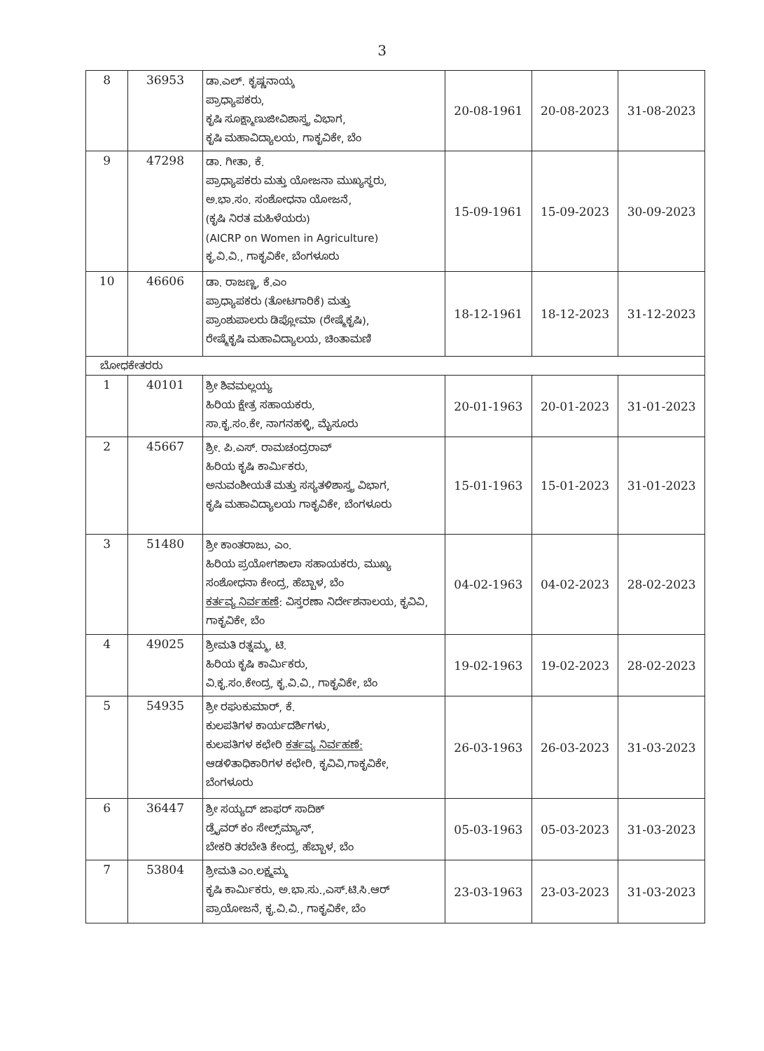3
| 8 | 36953 | ಡಾ.ಎಲ್. ಕೃಷ್ಣನಾಯ್ಕ ಪ್ರಾಧ್ಯಾಪಕರು, ಕೃಷಿ ಸೂಕ್ಷ್ಮಾಣುಜೀವಿಶಾಸ್ತ್ರ ವಿಭಾಗ, ಕೃಷಿ ಮಹಾವಿದ್ಯಾಲಯ, ಗಾಕೃವಿಕೇ, ಬೆಂ | 20-08-1961 | 20-08-2023 | 31-08-2023 |
| 9 | 47298 | ಡಾ. ಗೀತಾ, ಕೆ. ಪ್ರಾಧ್ಯಾಪಕರು ಮತ್ತು ಯೋಜನಾ ಮುಖ್ಯಸ್ಥರು, ಅ.ಭಾ.ಸಂ. ಸಂಶೋಧನಾ ಯೋಜನೆ, (ಕೃಷಿ ನಿರತ ಮಹಿಳೆಯರು) (AICRP on Women in Agriculture) ಕೃ.ವಿ.ವಿ., ಗಾಕೃವಿಕೇ, ಬೆಂಗಳೂರು | 15-09-1961 | 15-09-2023 | 30-09-2023 |
| 10 | 46606 | ಡಾ. ರಾಜಣ್ಣ, ಕೆ.ಎಂ ಪ್ರಾಧ್ಯಾಪಕರು (ತೋಟಗಾರಿಕೆ) ಮತ್ತು ಪ್ರಾಂಶುಪಾಲರು ಡಿಪ್ಲೋಮಾ (ರೇಷ್ಮೆಕೃಷಿ), ರೇಷ್ಮೆಕೃಷಿ ಮಹಾವಿದ್ಯಾಲಯ, ಚಿಂತಾಮಣಿ | 18-12-1961 | 18-12-2023 | 31-12-2023 |
| ಬೋಧಕೇತರರು | | | | | |
| 1 | 40101 | ಶ್ರೀ ಶಿವಮಲ್ಲಯ್ಯ ಹಿರಿಯ ಕ್ಷೇತ್ರ ಸಹಾಯಕರು, ಸಾ.ಕೃ.ಸಂ.ಕೇ, ನಾಗನಹಳ್ಳಿ, ಮೈಸೂರು | 20-01-1963 | 20-01-2023 | 31-01-2023 |
| 2 | 45667 | ಶ್ರೀ. ಪಿ.ಎಸ್. ರಾಮಚಂದ್ರರಾವ್ ಹಿರಿಯ ಕೃಷಿ ಕಾರ್ಮಿಕರು, ಅನುವಂಶೀಯತೆ ಮತ್ತು ಸಸ್ಯತಳಿಶಾಸ್ತ್ರ ವಿಭಾಗ, ಕೃಷಿ ಮಹಾವಿದ್ಯಾಲಯ ಗಾಕೃವಿಕೇ, ಬೆಂಗಳೂರು | 15-01-1963 | 15-01-2023 | 31-01-2023 |
| 3 | 51480 | ಶ್ರೀ ಕಾಂತರಾಜು, ಎಂ. ಹಿರಿಯ ಪ್ರಯೋಗಶಾಲಾ ಸಹಾಯಕರು, ಮುಖ್ಯ ಸಂಶೋಧನಾ ಕೇಂದ್ರ, ಹೆಬ್ಬಾಳ, ಬೆಂ ಕರ್ತವ್ಯ ನಿರ್ವಹಣೆ : ವಿಸ್ತರಣಾ ನಿರ್ದೇಶನಾಲಯ, ಕೃವಿವಿ, ಗಾಕೃವಿಕೇ, ಬೆಂ | 04-02-1963 | 04-02-2023 | 28-02-2023 |
| 4 | 49025 | ಶ್ರೀಮತಿ ರತ್ನಮ್ಮ, ಟಿ. ಹಿರಿಯ ಕೃಷಿ ಕಾರ್ಮಿಕರು, ವಿ.ಕೃ.ಸಂ.ಕೇಂದ್ರ, ಕೃ.ವಿ.ವಿ., ಗಾಕೃವಿಕೇ, ಬೆಂ | 19-02-1963 | 19-02-2023 | 28-02-2023 |
| 5 | 54935 | ಶ್ರೀ ರಘುಕುಮಾರ್, ಕೆ. ಕುಲಪತಿಗಳ ಕಾರ್ಯದರ್ಶಿಗಳು, ಕುಲಪತಿಗಳ ಕಛೇರಿ ಕರ್ತವ್ಯ ನಿರ್ವಹಣೆ: ಆಡಳಿತಾಧಿಕಾರಿಗಳ ಕಛೇರಿ, ಕೃವಿವಿ,ಗಾಕೃವಿಕೇ, ಬೆಂಗಳೂರು | 26-03-1963 | 26-03-2023 | 31-03-2023 |
| 6 | 36447 | ಶ್ರೀ ಸಯ್ಯದ್ ಜಾಫರ್ ಸಾದಿಕ್ ಡ್ರೈವರ್ ಕಂ ಸೇಲ್ಸ್‌ಮ್ಯಾನ್, ಬೇಕರಿ ತರಬೇತಿ ಕೇಂದ್ರ, ಹೆಬ್ಬಾಳ, ಬೆಂ | 05-03-1963 | 05-03-2023 | 31-03-2023 |
| 7 | 53804 | ಶ್ರೀಮತಿ ಎಂ.ಲಕ್ಷ್ಮಮ್ಮ ಕೃಷಿ ಕಾರ್ಮಿಕರು, ಅ.ಭಾ.ಸು.,ಎಸ್.ಟಿ.ಸಿ.ಆರ್ ಪ್ರಾಯೋಜನೆ, ಕೃ.ವಿ.ವಿ., ಗಾಕೃವಿಕೇ, ಬೆಂ | 23-03-1963 | 23-03-2023 | 31-03-2023 |